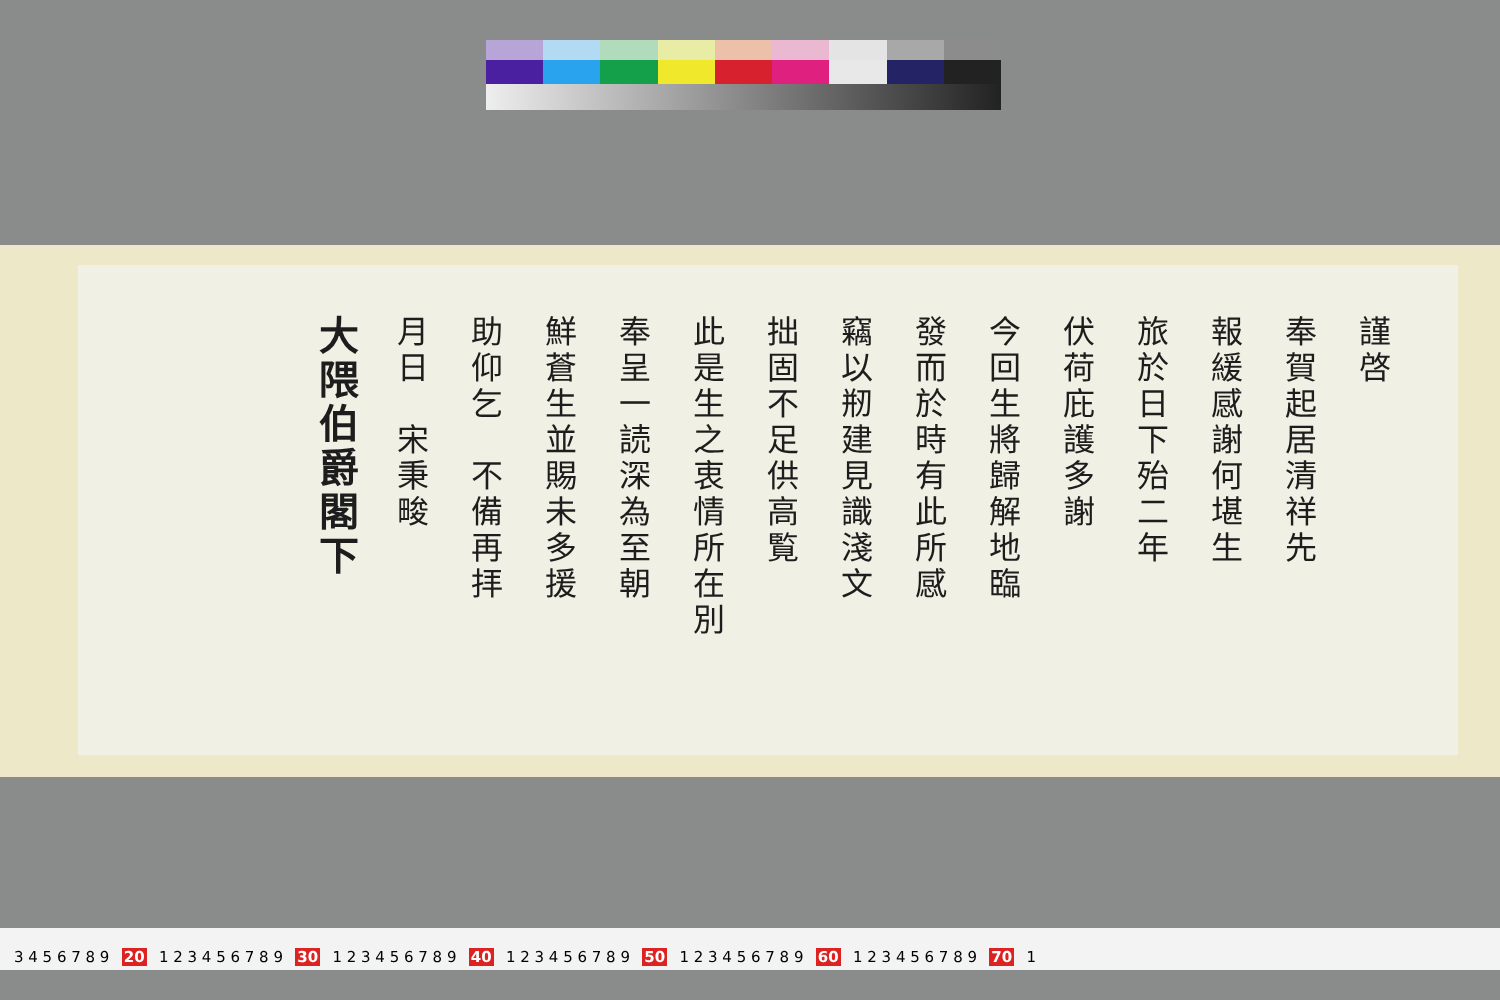謹啓
奉賀起居清祥先
報緩感謝何堪生
旅於日下殆二年
伏荷庇護多謝
今回生將歸解地臨
發而於時有此所感
竊以剏建見識淺文
拙固不足供高覧
此是生之衷情所在別
奉呈一読深為至朝
鮮蒼生並賜未多援
助仰乞　不備再拝
月日　宋秉畯
大隈伯爵閣下
3 4 5 6 7 8 9 20 1 2 3 4 5 6 7 8 9 30 1 2 3 4 5 6 7 8 9 40 1 2 3 4 5 6 7 8 9 50 1 2 3 4 5 6 7 8 9 60 1 2 3 4 5 6 7 8 9 70 1